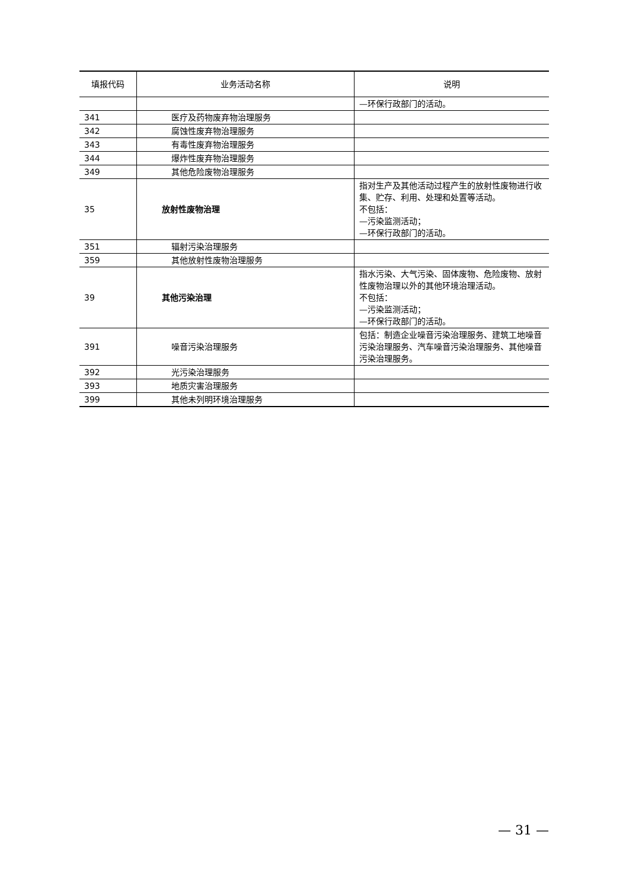| 填报代码 | 业务活动名称 | 说明 |
| --- | --- | --- |
| | | —环保行政部门的活动。 |
| 341 | 医疗及药物废弃物治理服务 | |
| 342 | 腐蚀性废弃物治理服务 | |
| 343 | 有毒性废弃物治理服务 | |
| 344 | 爆炸性废弃物治理服务 | |
| 349 | 其他危险废物治理服务 | |
| 35 | 放射性废物治理 | 指对生产及其他活动过程产生的放射性废物进行收集、贮存、利用、处理和处置等活动。 不包括： —污染监测活动； —环保行政部门的活动。 |
| 351 | 辐射污染治理服务 | |
| 359 | 其他放射性废物治理服务 | |
| 39 | 其他污染治理 | 指水污染、大气污染、固体废物、危险废物、放射性废物治理以外的其他环境治理活动。 不包括： —污染监测活动； —环保行政部门的活动。 |
| 391 | 噪音污染治理服务 | 包括：制造企业噪音污染治理服务、建筑工地噪音污染治理服务、汽车噪音污染治理服务、其他噪音污染治理服务。 |
| 392 | 光污染治理服务 | |
| 393 | 地质灾害治理服务 | |
| 399 | 其他未列明环境治理服务 | |
— 31 —